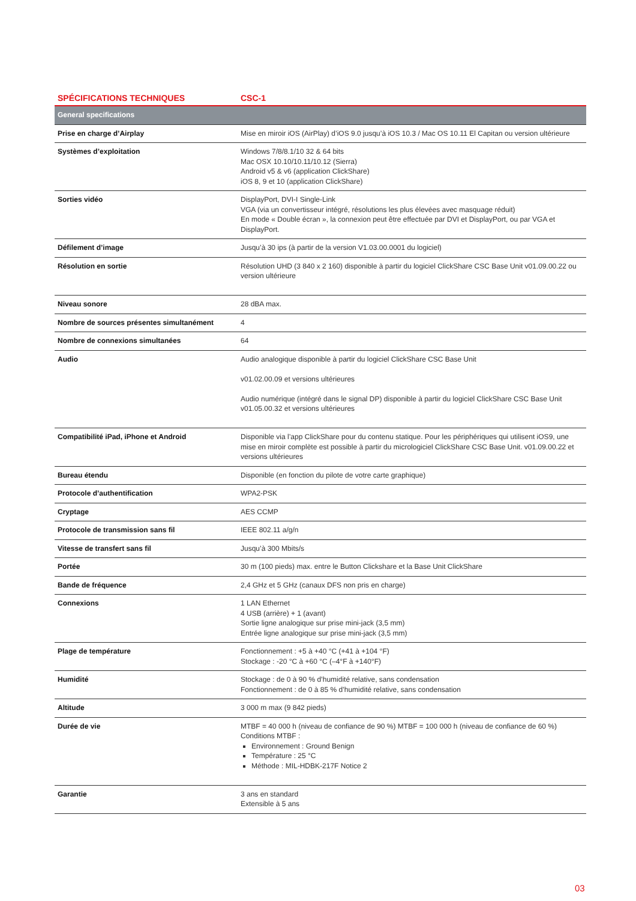| SPÉCIFICATIONS TECHNIQUES | CSC-1 |
| --- | --- |
| General specifications | |
| Prise en charge d’Airplay | Mise en miroir iOS (AirPlay) d’iOS 9.0 jusqu’à iOS 10.3 / Mac OS 10.11 El Capitan ou version ultérieure |
| Systèmes d’exploitation | Windows 7/8/8.1/10 32 & 64 bits Mac OSX 10.10/10.11/10.12 (Sierra) Android v5 & v6 (application ClickShare) iOS 8, 9 et 10 (application ClickShare) |
| Sorties vidéo | DisplayPort, DVI-I Single-Link VGA (via un convertisseur intégré, résolutions les plus élevées avec masquage réduit) En mode « Double écran », la connexion peut être effectuée par DVI et DisplayPort, ou par VGA et DisplayPort. |
| Défilement d’image | Jusqu’à 30 ips (à partir de la version V1.03.00.0001 du logiciel) |
| Résolution en sortie | Résolution UHD (3 840 x 2 160) disponible à partir du logiciel ClickShare CSC Base Unit v01.09.00.22 ou version ultérieure |
| Niveau sonore | 28 dBA max. |
| Nombre de sources présentes simultanément | 4 |
| Nombre de connexions simultanées | 64 |
| Audio | Audio analogique disponible à partir du logiciel ClickShare CSC Base Unit v01.02.00.09 et versions ultérieures Audio numérique (intégré dans le signal DP) disponible à partir du logiciel ClickShare CSC Base Unit v01.05.00.32 et versions ultérieures |
| Compatibilité iPad, iPhone et Android | Disponible via l’app ClickShare pour du contenu statique. Pour les périphériques qui utilisent iOS9, une mise en miroir complète est possible à partir du micrologiciel ClickShare CSC Base Unit. v01.09.00.22 et versions ultérieures |
| Bureau étendu | Disponible (en fonction du pilote de votre carte graphique) |
| Protocole d’authentification | WPA2-PSK |
| Cryptage | AES CCMP |
| Protocole de transmission sans fil | IEEE 802.11 a/g/n |
| Vitesse de transfert sans fil | Jusqu’à 300 Mbits/s |
| Portée | 30 m (100 pieds) max. entre le Button Clickshare et la Base Unit ClickShare |
| Bande de fréquence | 2,4 GHz et 5 GHz (canaux DFS non pris en charge) |
| Connexions | 1 LAN Ethernet 4 USB (arrière) + 1 (avant) Sortie ligne analogique sur prise mini-jack (3,5 mm) Entrée ligne analogique sur prise mini-jack (3,5 mm) |
| Plage de température | Fonctionnement : +5 à +40 °C (+41 à +104 °F) Stockage : -20 °C à +60 °C (–4°F à +140°F) |
| Humidité | Stockage : de 0 à 90 % d’humidité relative, sans condensation Fonctionnement : de 0 à 85 % d’humidité relative, sans condensation |
| Altitude | 3 000 m max (9 842 pieds) |
| Durée de vie | MTBF = 40 000 h (niveau de confiance de 90 %) MTBF = 100 000 h (niveau de confiance de 60 %) Conditions MTBF : Environnement : Ground Benign Température : 25 °C Méthode : MIL-HDBK-217F Notice 2 |
| Garantie | 3 ans en standard Extensible à 5 ans |
03